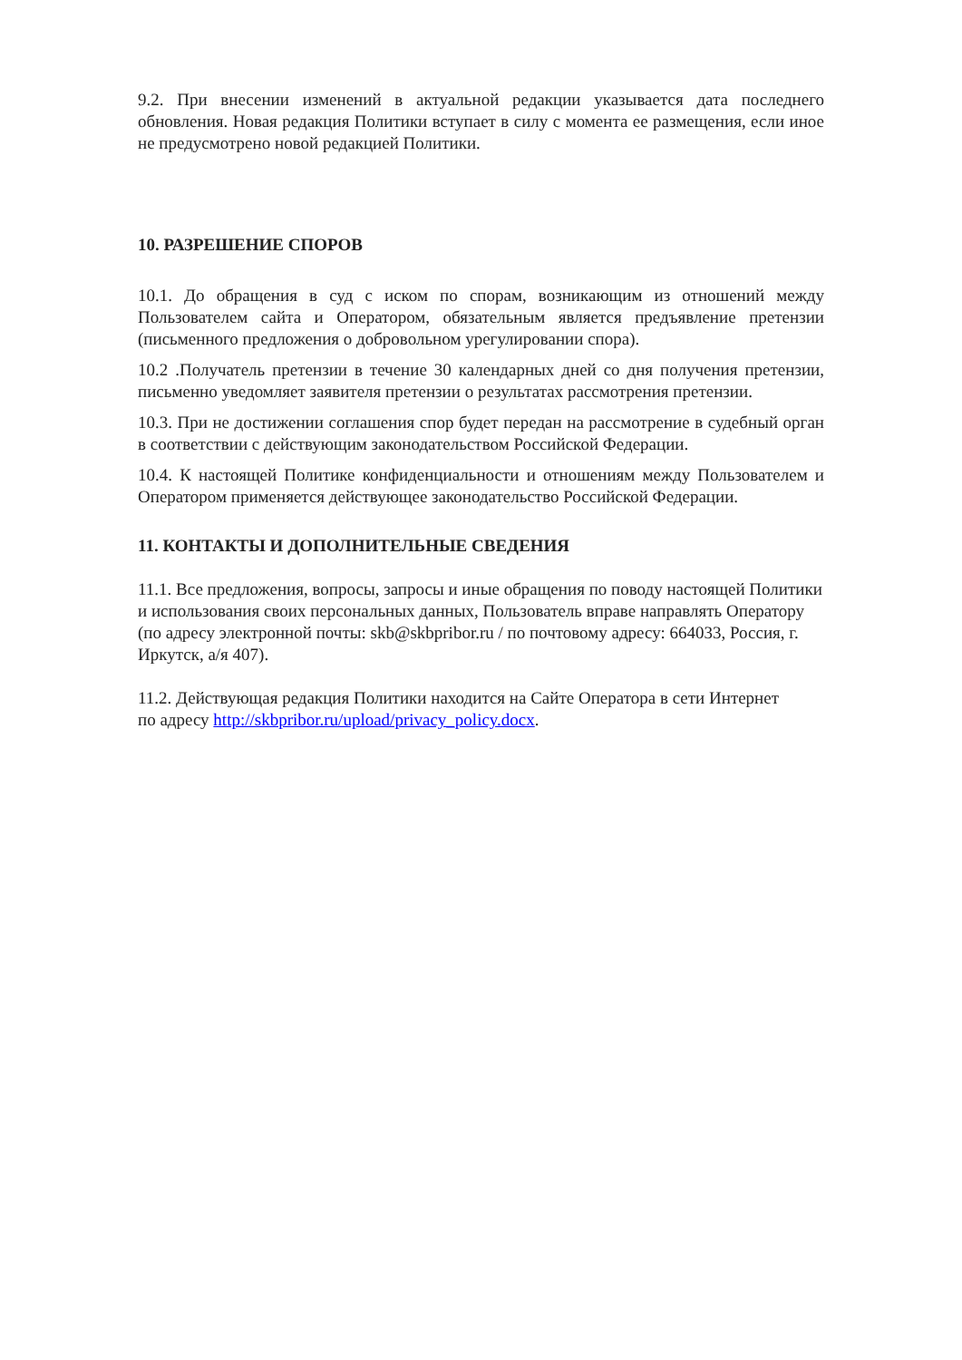9.2. При внесении изменений в актуальной редакции указывается дата последнего обновления. Новая редакция Политики вступает в силу с момента ее размещения, если иное не предусмотрено новой редакцией Политики.
10. РАЗРЕШЕНИЕ СПОРОВ
10.1. До обращения в суд с иском по спорам, возникающим из отношений между Пользователем сайта и Оператором, обязательным является предъявление претензии (письменного предложения о добровольном урегулировании спора).
10.2 .Получатель претензии в течение 30 календарных дней со дня получения претензии, письменно уведомляет заявителя претензии о результатах рассмотрения претензии.
10.3. При не достижении соглашения спор будет передан на рассмотрение в судебный орган в соответствии с действующим законодательством Российской Федерации.
10.4. К настоящей Политике конфиденциальности и отношениям между Пользователем и Оператором применяется действующее законодательство Российской Федерации.
11. КОНТАКТЫ И ДОПОЛНИТЕЛЬНЫЕ СВЕДЕНИЯ
11.1. Все предложения, вопросы, запросы и иные обращения по поводу настоящей Политики и использования своих персональных данных, Пользователь вправе направлять Оператору (по адресу электронной почты: skb@skbpribor.ru / по почтовому адресу: 664033, Россия, г. Иркутск, а/я 407).
11.2. Действующая редакция Политики находится на Сайте Оператора в сети Интернет
по адресу http://skbpribor.ru/upload/privacy_policy.docx.